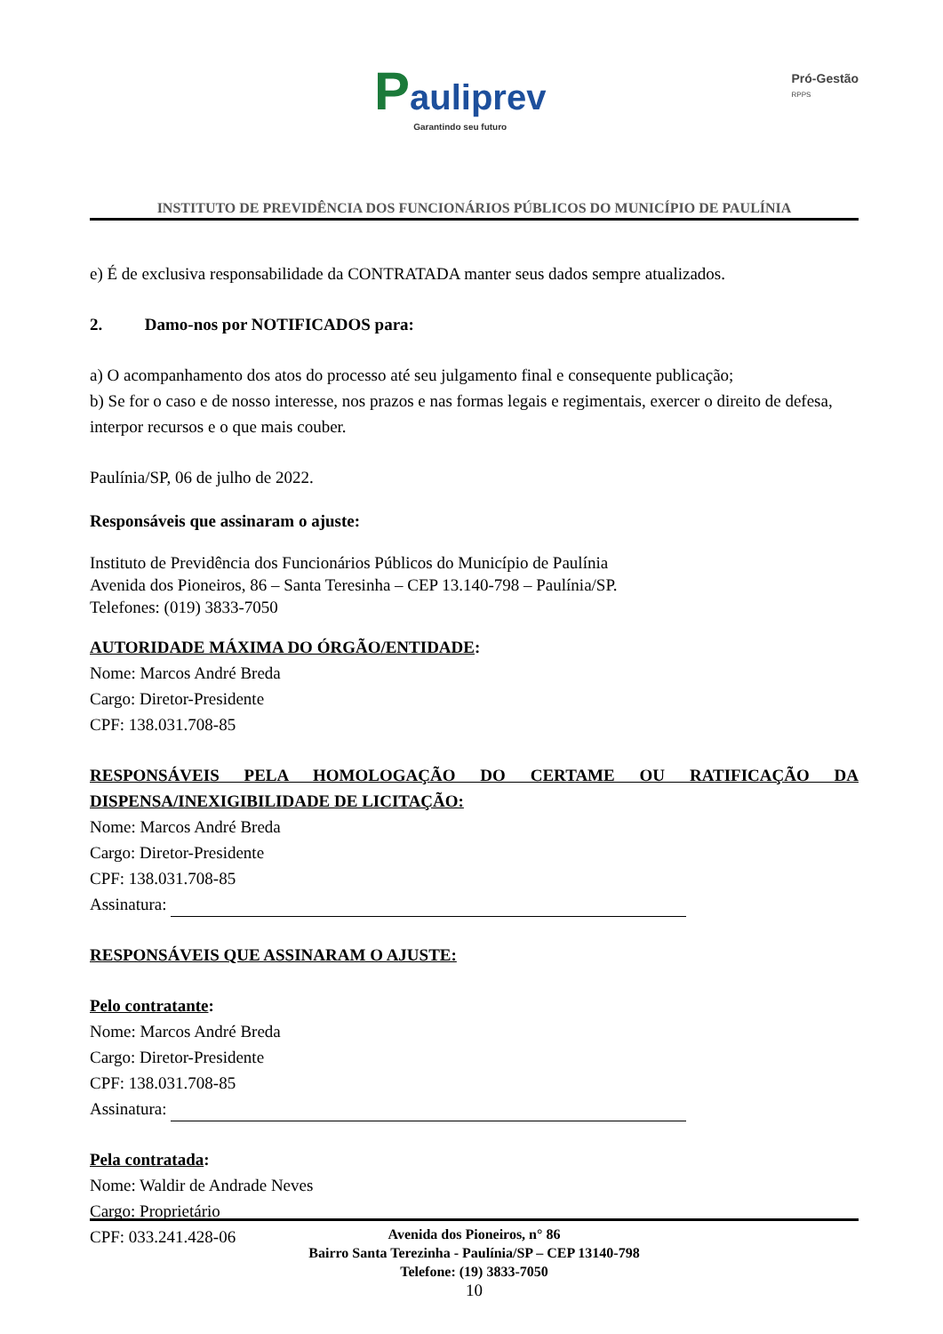Pauliprev
Garantindo seu futuro
Pró-Gestão
RPPS
INSTITUTO DE PREVIDÊNCIA DOS FUNCIONÁRIOS PÚBLICOS DO MUNICÍPIO DE PAULÍNIA
e) É de exclusiva responsabilidade da CONTRATADA manter seus dados sempre atualizados.
2. Damo-nos por NOTIFICADOS para:
a) O acompanhamento dos atos do processo até seu julgamento final e consequente publicação;
b) Se for o caso e de nosso interesse, nos prazos e nas formas legais e regimentais, exercer o direito de defesa, interpor recursos e o que mais couber.
Paulínia/SP, 06 de julho de 2022.
Responsáveis que assinaram o ajuste:
Instituto de Previdência dos Funcionários Públicos do Município de Paulínia
Avenida dos Pioneiros, 86 – Santa Teresinha – CEP 13.140-798 – Paulínia/SP.
Telefones: (019) 3833-7050
AUTORIDADE MÁXIMA DO ÓRGÃO/ENTIDADE:
Nome: Marcos André Breda
Cargo: Diretor-Presidente
CPF: 138.031.708-85
RESPONSÁVEIS PELA HOMOLOGAÇÃO DO CERTAME OU RATIFICAÇÃO DA DISPENSA/INEXIGIBILIDADE DE LICITAÇÃO:
Nome: Marcos André Breda
Cargo: Diretor-Presidente
CPF: 138.031.708-85
Assinatura:
RESPONSÁVEIS QUE ASSINARAM O AJUSTE:
Pelo contratante:
Nome: Marcos André Breda
Cargo: Diretor-Presidente
CPF: 138.031.708-85
Assinatura:
Pela contratada:
Nome: Waldir de Andrade Neves
Cargo: Proprietário
CPF: 033.241.428-06
Avenida dos Pioneiros, n° 86
Bairro Santa Terezinha - Paulínia/SP – CEP 13140-798
Telefone: (19) 3833-7050
10